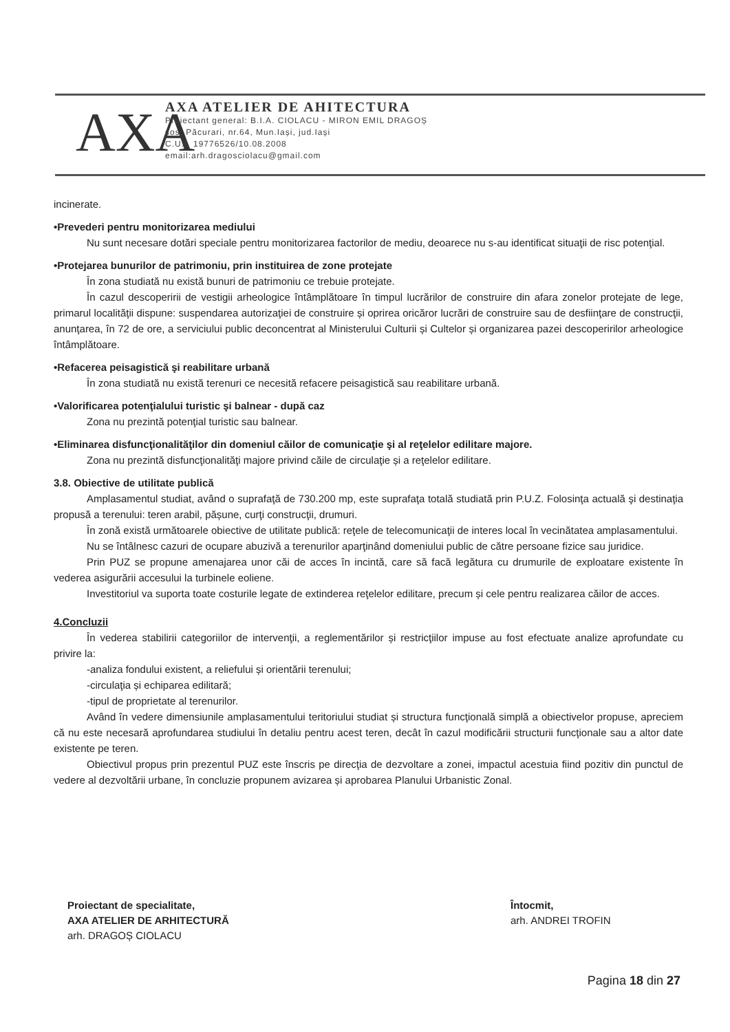AXA
AXA ATELIER DE AHITECTURA
Proiectant general: B.I.A. CIOLACU - MIRON EMIL DRAGOȘ
șos. Păcurari, nr.64, Mun.Iași, jud.Iași
C.U.I. 19776526/10.08.2008
email:arh.dragosciolacu@gmail.com
incinerate.
•Prevederi pentru monitorizarea mediului
Nu sunt necesare dotări speciale pentru monitorizarea factorilor de mediu, deoarece nu s-au identificat situaţii de risc potenţial.
•Protejarea bunurilor de patrimoniu, prin instituirea de zone protejate
În zona studiată nu există bunuri de patrimoniu ce trebuie protejate.
În cazul descoperirii de vestigii arheologice întâmplătoare în timpul lucrărilor de construire din afara zonelor protejate de lege, primarul localităţii dispune: suspendarea autorizaţiei de construire și oprirea oricăror lucrări de construire sau de desfiinţare de construcţii, anunţarea, în 72 de ore, a serviciului public deconcentrat al Ministerului Culturii și Cultelor și organizarea pazei descoperirilor arheologice întâmplătoare.
•Refacerea peisagistică şi reabilitare urbană
În zona studiată nu există terenuri ce necesită refacere peisagistică sau reabilitare urbană.
•Valorificarea potenţialului turistic şi balnear - după caz
Zona nu prezintă potenţial turistic sau balnear.
•Eliminarea disfuncţionalităţilor din domeniul căilor de comunicaţie şi al reţelelor edilitare majore.
Zona nu prezintă disfuncţionalităţi majore privind căile de circulaţie și a reţelelor edilitare.
3.8. Obiective de utilitate publică
Amplasamentul studiat, având o suprafaţă de 730.200 mp, este suprafaţa totală studiată prin P.U.Z. Folosinţa actuală şi destinaţia propusă a terenului: teren arabil, pășune, curţi construcţii, drumuri.
În zonă există următoarele obiective de utilitate publică: reţele de telecomunicaţii de interes local în vecinătatea amplasamentului.
Nu se întâlnesc cazuri de ocupare abuzivă a terenurilor aparţinând domeniului public de către persoane fizice sau juridice.
Prin PUZ se propune amenajarea unor căi de acces în incintă, care să facă legătura cu drumurile de exploatare existente în vederea asigurării accesului la turbinele eoliene.
Investitoriul va suporta toate costurile legate de extinderea reţelelor edilitare, precum și cele pentru realizarea căilor de acces.
4.Concluzii
În vederea stabilirii categoriilor de intervenţii, a reglementărilor și restricţiilor impuse au fost efectuate analize aprofundate cu privire la:
-analiza fondului existent, a reliefului și orientării terenului;
-circulaţia și echiparea edilitară;
-tipul de proprietate al terenurilor.
Având în vedere dimensiunile amplasamentului teritoriului studiat și structura funcţională simplă a obiectivelor propuse, apreciem că nu este necesară aprofundarea studiului în detaliu pentru acest teren, decât în cazul modificării structurii funcţionale sau a altor date existente pe teren.
Obiectivul propus prin prezentul PUZ este înscris pe direcţia de dezvoltare a zonei, impactul acestuia fiind pozitiv din punctul de vedere al dezvoltării urbane, în concluzie propunem avizarea și aprobarea Planului Urbanistic Zonal.
Proiectant de specialitate,
AXA ATELIER DE ARHITECTURĂ
arh. DRAGOȘ CIOLACU
Întocmit,
arh. ANDREI TROFIN
Pagina 18 din 27